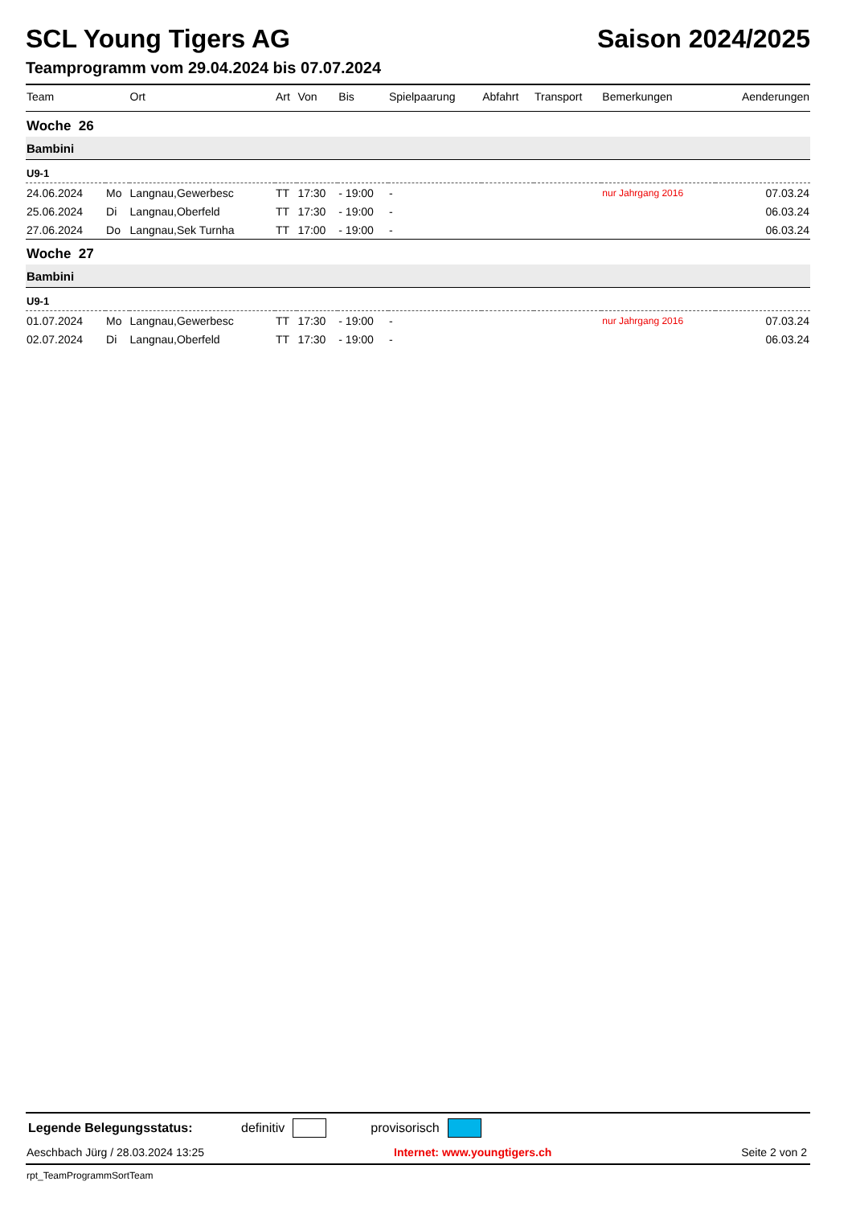SCL Young Tigers AG Saison 2024/2025
Teamprogramm vom 29.04.2024 bis 07.07.2024
| Team | | Ort | Art | Von | Bis | Spielpaarung | Abfahrt | Transport | Bemerkungen | Aenderungen |
| --- | --- | --- | --- | --- | --- | --- | --- | --- | --- | --- |
| Woche 26 | | | | | | | | | | |
| Bambini | | | | | | | | | | |
| U9-1 | | | | | | | | | | |
| 24.06.2024 | Mo | Langnau,Gewerbesc | TT | 17:30 | - 19:00 | - | | | nur Jahrgang 2016 | 07.03.24 |
| 25.06.2024 | Di | Langnau,Oberfeld | TT | 17:30 | - 19:00 | - | | | | 06.03.24 |
| 27.06.2024 | Do | Langnau,Sek Turnha | TT | 17:00 | - 19:00 | - | | | | 06.03.24 |
| Woche 27 | | | | | | | | | | |
| Bambini | | | | | | | | | | |
| U9-1 | | | | | | | | | | |
| 01.07.2024 | Mo | Langnau,Gewerbesc | TT | 17:30 | - 19:00 | - | | | nur Jahrgang 2016 | 07.03.24 |
| 02.07.2024 | Di | Langnau,Oberfeld | TT | 17:30 | - 19:00 | - | | | | 06.03.24 |
Legende Belegungsstatus: definitiv provisorisch
Aeschbach Jürg / 28.03.2024 13:25 Internet: www.youngtigers.ch Seite 2 von 2
rpt_TeamProgrammSortTeam